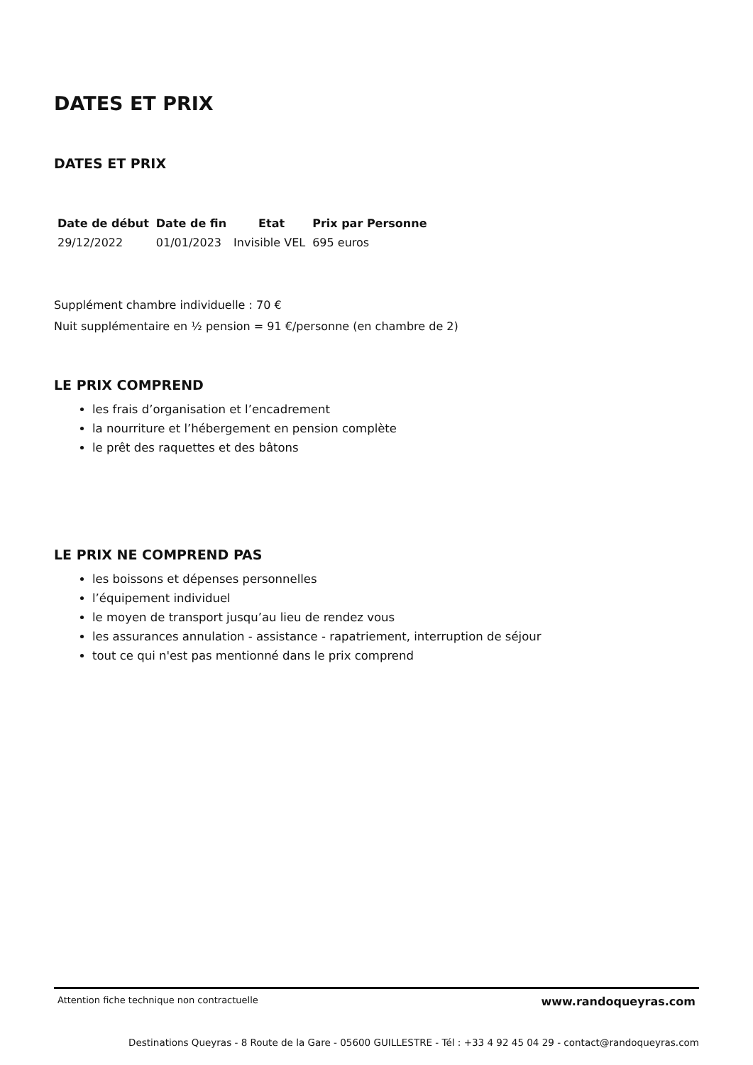DATES ET PRIX
DATES ET PRIX
| Date de début | Date de fin | Etat | Prix par Personne |
| --- | --- | --- | --- |
| 29/12/2022 | 01/01/2023 | Invisible VEL | 695 euros |
Supplément chambre individuelle : 70 €
Nuit supplémentaire en ½ pension = 91 €/personne (en chambre de 2)
LE PRIX COMPREND
les frais d’organisation et l’encadrement
la nourriture et l’hébergement en pension complète
le prêt des raquettes et des bâtons
LE PRIX NE COMPREND PAS
les boissons et dépenses personnelles
l’équipement individuel
le moyen de transport jusqu’au lieu de rendez vous
les assurances annulation - assistance - rapatriement, interruption de séjour
tout ce qui n'est pas mentionné dans le prix comprend
Attention fiche technique non contractuelle www.randoqueyras.com
Destinations Queyras - 8 Route de la Gare - 05600 GUILLESTRE - Tél : +33 4 92 45 04 29 - contact@randoqueyras.com